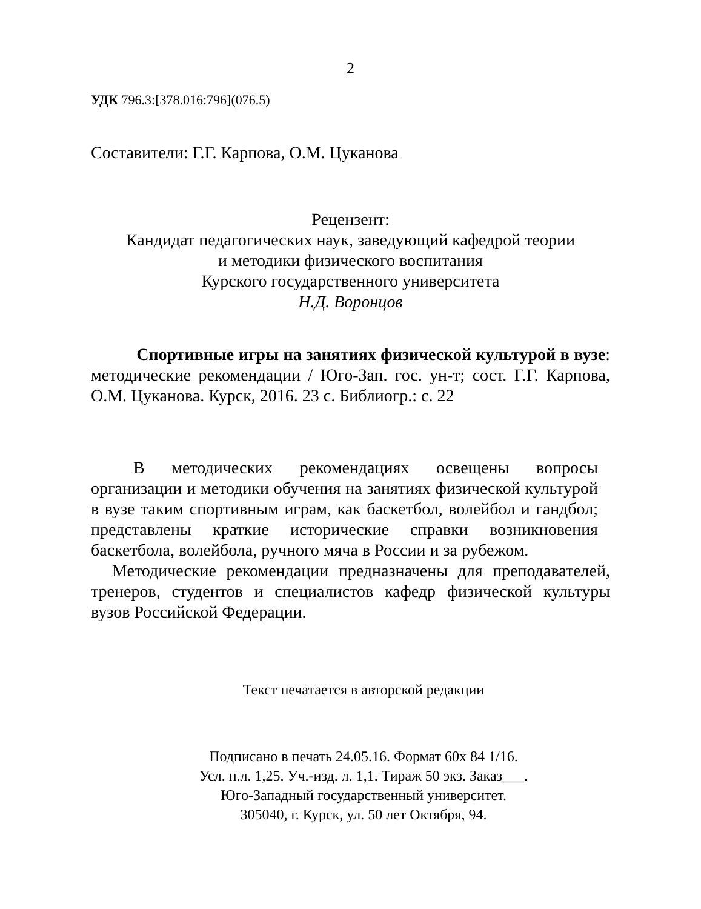2
УДК 796.3:[378.016:796](076.5)
Составители: Г.Г. Карпова, О.М. Цуканова
Рецензент:
Кандидат педагогических наук, заведующий кафедрой теории
и методики физического воспитания
Курского государственного университета
Н.Д. Воронцов
Спортивные игры на занятиях физической культурой в вузе: методические рекомендации / Юго-Зап. гос. ун-т; сост. Г.Г. Карпова, О.М. Цуканова. Курск, 2016. 23 с. Библиогр.: с. 22
В методических рекомендациях освещены вопросы организации и методики обучения на занятиях физической культурой в вузе таким спортивным играм, как баскетбол, волейбол и гандбол; представлены краткие исторические справки возникновения баскетбола, волейбола, ручного мяча в России и за рубежом.
Методические рекомендации предназначены для преподавателей, тренеров, студентов и специалистов кафедр физической культуры вузов Российской Федерации.
Текст печатается в авторской редакции
Подписано в печать 24.05.16. Формат 60х 84 1/16.
Усл. п.л. 1,25. Уч.-изд. л. 1,1. Тираж 50 экз. Заказ___.
Юго-Западный государственный университет.
305040, г. Курск, ул. 50 лет Октября, 94.